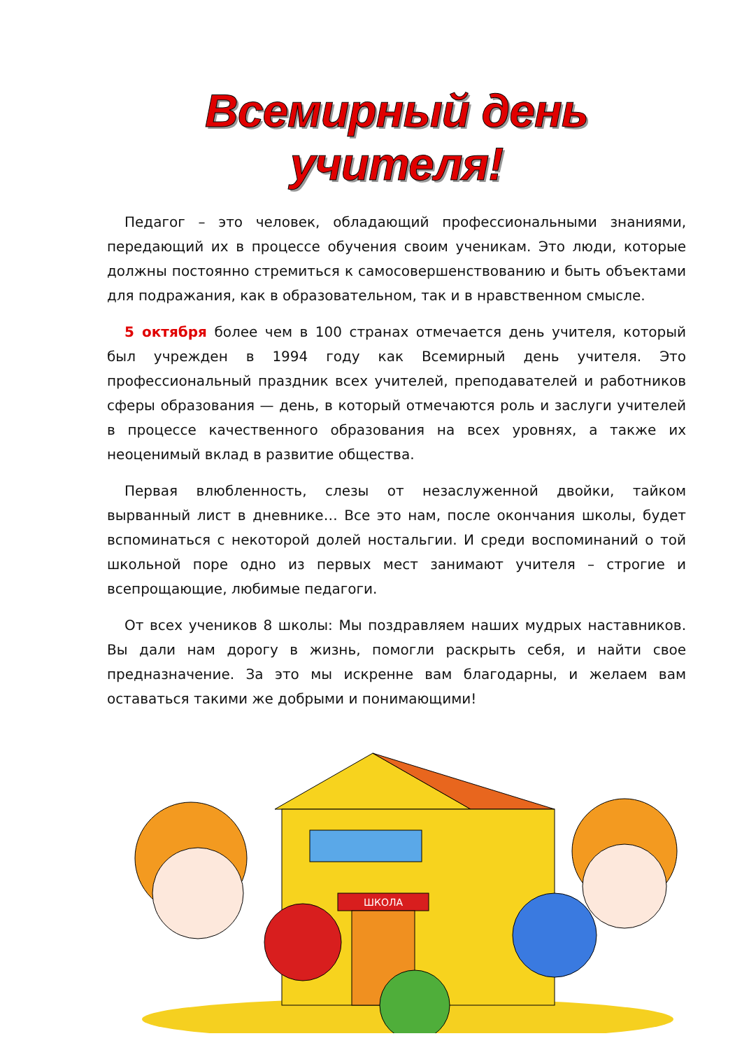Всемирный день учителя!
Педагог – это человек, обладающий профессиональными знаниями, передающий их в процессе обучения своим ученикам. Это люди, которые должны постоянно стремиться к самосовершенствованию и быть объектами для подражания, как в образовательном, так и в нравственном смысле.
5 октября более чем в 100 странах отмечается день учителя, который был учрежден в 1994 году как Всемирный день учителя. Это профессиональный праздник всех учителей, преподавателей и работников сферы образования — день, в который отмечаются роль и заслуги учителей в процессе качественного образования на всех уровнях, а также их неоценимый вклад в развитие общества.
Первая влюбленность, слезы от незаслуженной двойки, тайком вырванный лист в дневнике… Все это нам, после окончания школы, будет вспоминаться с некоторой долей ностальгии. И среди воспоминаний о той школьной поре одно из первых мест занимают учителя – строгие и всепрощающие, любимые педагоги.
От всех учеников 8 школы: Мы поздравляем наших мудрых наставников. Вы дали нам дорогу в жизнь, помогли раскрыть себя, и найти свое предназначение. За это мы искренне вам благодарны, и желаем вам оставаться такими же добрыми и понимающими!
ШКОЛА